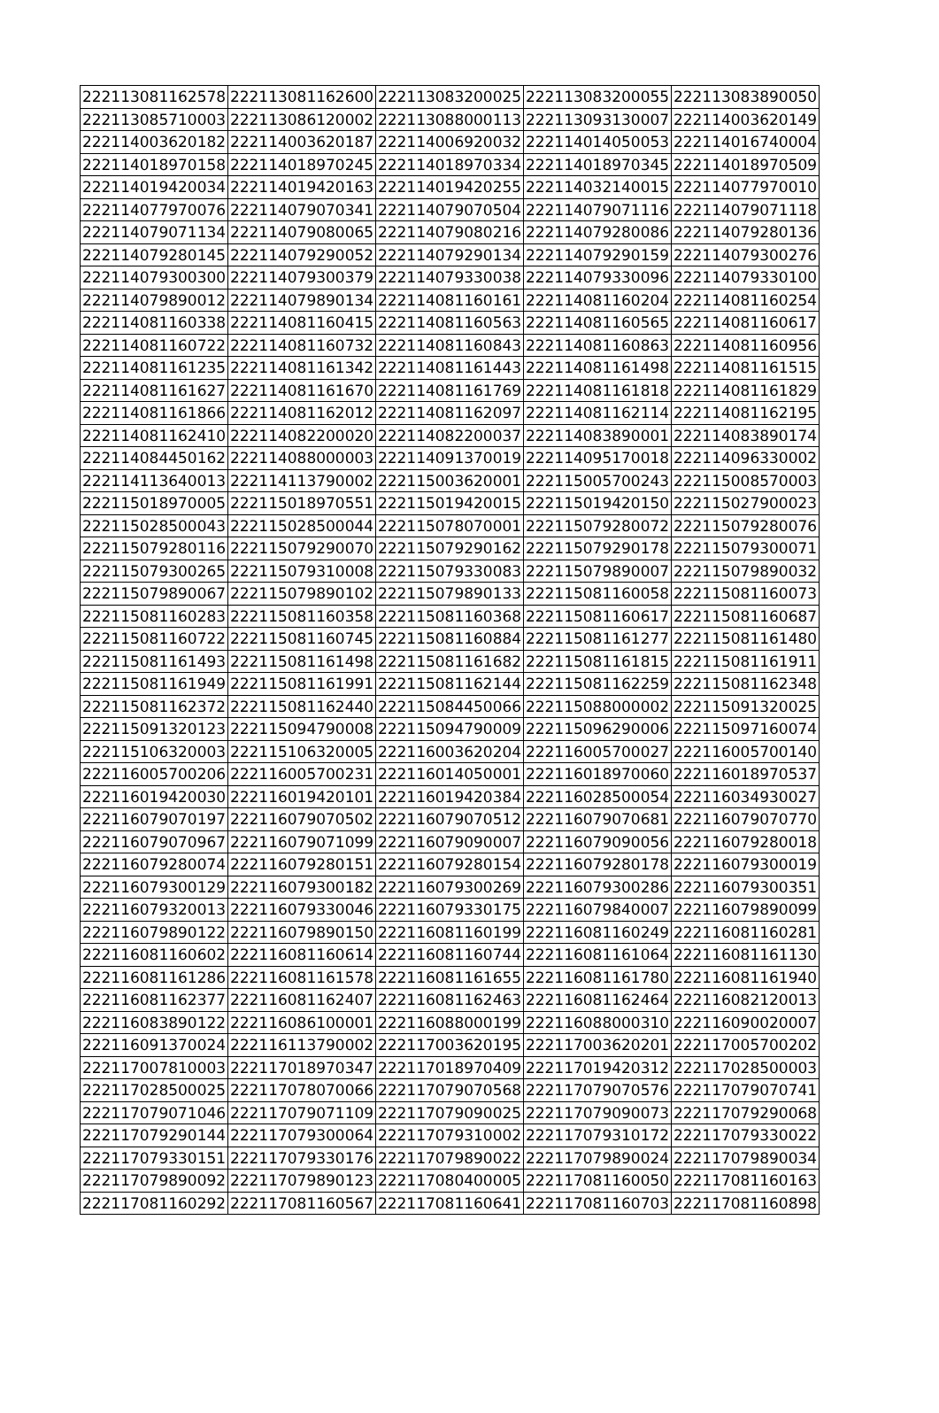| 222113081162578 | 222113081162600 | 222113083200025 | 222113083200055 | 222113083890050 |
| 222113085710003 | 222113086120002 | 222113088000113 | 222113093130007 | 222114003620149 |
| 222114003620182 | 222114003620187 | 222114006920032 | 222114014050053 | 222114016740004 |
| 222114018970158 | 222114018970245 | 222114018970334 | 222114018970345 | 222114018970509 |
| 222114019420034 | 222114019420163 | 222114019420255 | 222114032140015 | 222114077970010 |
| 222114077970076 | 222114079070341 | 222114079070504 | 222114079071116 | 222114079071118 |
| 222114079071134 | 222114079080065 | 222114079080216 | 222114079280086 | 222114079280136 |
| 222114079280145 | 222114079290052 | 222114079290134 | 222114079290159 | 222114079300276 |
| 222114079300300 | 222114079300379 | 222114079330038 | 222114079330096 | 222114079330100 |
| 222114079890012 | 222114079890134 | 222114081160161 | 222114081160204 | 222114081160254 |
| 222114081160338 | 222114081160415 | 222114081160563 | 222114081160565 | 222114081160617 |
| 222114081160722 | 222114081160732 | 222114081160843 | 222114081160863 | 222114081160956 |
| 222114081161235 | 222114081161342 | 222114081161443 | 222114081161498 | 222114081161515 |
| 222114081161627 | 222114081161670 | 222114081161769 | 222114081161818 | 222114081161829 |
| 222114081161866 | 222114081162012 | 222114081162097 | 222114081162114 | 222114081162195 |
| 222114081162410 | 222114082200020 | 222114082200037 | 222114083890001 | 222114083890174 |
| 222114084450162 | 222114088000003 | 222114091370019 | 222114095170018 | 222114096330002 |
| 222114113640013 | 222114113790002 | 222115003620001 | 222115005700243 | 222115008570003 |
| 222115018970005 | 222115018970551 | 222115019420015 | 222115019420150 | 222115027900023 |
| 222115028500043 | 222115028500044 | 222115078070001 | 222115079280072 | 222115079280076 |
| 222115079280116 | 222115079290070 | 222115079290162 | 222115079290178 | 222115079300071 |
| 222115079300265 | 222115079310008 | 222115079330083 | 222115079890007 | 222115079890032 |
| 222115079890067 | 222115079890102 | 222115079890133 | 222115081160058 | 222115081160073 |
| 222115081160283 | 222115081160358 | 222115081160368 | 222115081160617 | 222115081160687 |
| 222115081160722 | 222115081160745 | 222115081160884 | 222115081161277 | 222115081161480 |
| 222115081161493 | 222115081161498 | 222115081161682 | 222115081161815 | 222115081161911 |
| 222115081161949 | 222115081161991 | 222115081162144 | 222115081162259 | 222115081162348 |
| 222115081162372 | 222115081162440 | 222115084450066 | 222115088000002 | 222115091320025 |
| 222115091320123 | 222115094790008 | 222115094790009 | 222115096290006 | 222115097160074 |
| 222115106320003 | 222115106320005 | 222116003620204 | 222116005700027 | 222116005700140 |
| 222116005700206 | 222116005700231 | 222116014050001 | 222116018970060 | 222116018970537 |
| 222116019420030 | 222116019420101 | 222116019420384 | 222116028500054 | 222116034930027 |
| 222116079070197 | 222116079070502 | 222116079070512 | 222116079070681 | 222116079070770 |
| 222116079070967 | 222116079071099 | 222116079090007 | 222116079090056 | 222116079280018 |
| 222116079280074 | 222116079280151 | 222116079280154 | 222116079280178 | 222116079300019 |
| 222116079300129 | 222116079300182 | 222116079300269 | 222116079300286 | 222116079300351 |
| 222116079320013 | 222116079330046 | 222116079330175 | 222116079840007 | 222116079890099 |
| 222116079890122 | 222116079890150 | 222116081160199 | 222116081160249 | 222116081160281 |
| 222116081160602 | 222116081160614 | 222116081160744 | 222116081161064 | 222116081161130 |
| 222116081161286 | 222116081161578 | 222116081161655 | 222116081161780 | 222116081161940 |
| 222116081162377 | 222116081162407 | 222116081162463 | 222116081162464 | 222116082120013 |
| 222116083890122 | 222116086100001 | 222116088000199 | 222116088000310 | 222116090020007 |
| 222116091370024 | 222116113790002 | 222117003620195 | 222117003620201 | 222117005700202 |
| 222117007810003 | 222117018970347 | 222117018970409 | 222117019420312 | 222117028500003 |
| 222117028500025 | 222117078070066 | 222117079070568 | 222117079070576 | 222117079070741 |
| 222117079071046 | 222117079071109 | 222117079090025 | 222117079090073 | 222117079290068 |
| 222117079290144 | 222117079300064 | 222117079310002 | 222117079310172 | 222117079330022 |
| 222117079330151 | 222117079330176 | 222117079890022 | 222117079890024 | 222117079890034 |
| 222117079890092 | 222117079890123 | 222117080400005 | 222117081160050 | 222117081160163 |
| 222117081160292 | 222117081160567 | 222117081160641 | 222117081160703 | 222117081160898 |